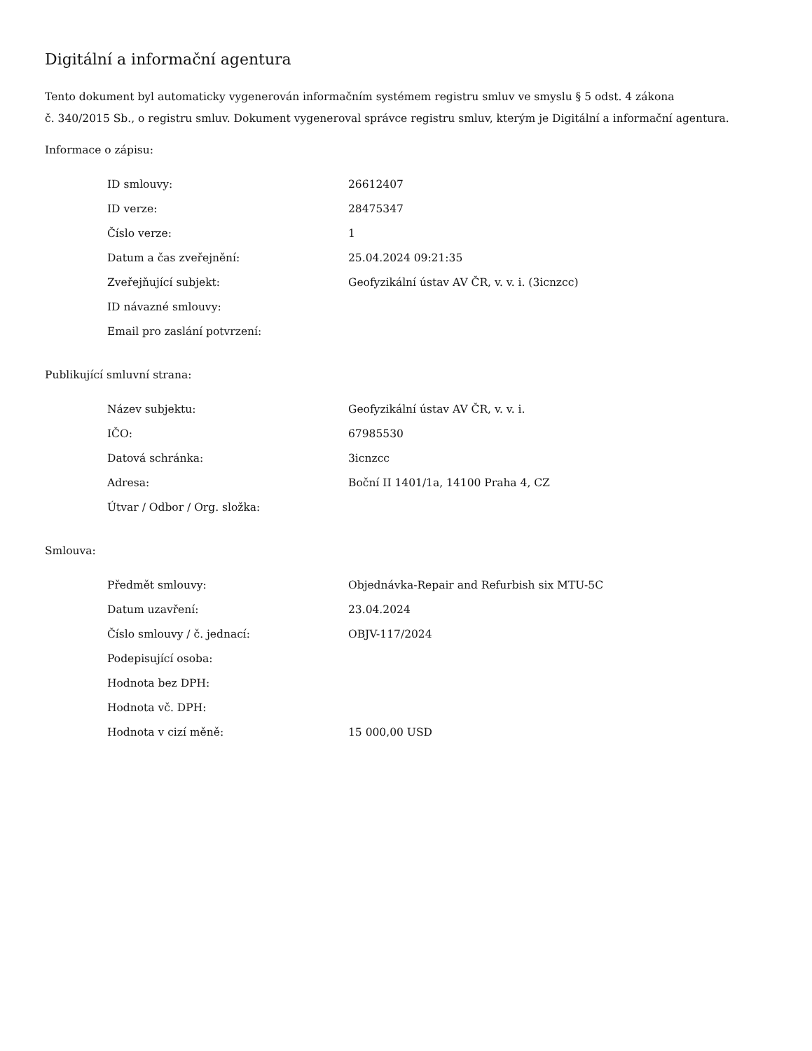Digitální a informační agentura
Tento dokument byl automaticky vygenerován informačním systémem registru smluv ve smyslu § 5 odst. 4 zákona
č. 340/2015 Sb., o registru smluv. Dokument vygeneroval správce registru smluv, kterým je Digitální a informační agentura.
Informace o zápisu:
| ID smlouvy: | 26612407 |
| ID verze: | 28475347 |
| Číslo verze: | 1 |
| Datum a čas zveřejnění: | 25.04.2024 09:21:35 |
| Zveřejňující subjekt: | Geofyzikální ústav AV ČR, v. v. i. (3icnzcc) |
| ID návazné smlouvy: | |
| Email pro zaslání potvrzení: | |
Publikující smluvní strana:
| Název subjektu: | Geofyzikální ústav AV ČR, v. v. i. |
| IČO: | 67985530 |
| Datová schránka: | 3icnzcc |
| Adresa: | Boční II 1401/1a, 14100 Praha 4, CZ |
| Útvar / Odbor / Org. složka: | |
Smlouva:
| Předmět smlouvy: | Objednávka-Repair and Refurbish six MTU-5C |
| Datum uzavření: | 23.04.2024 |
| Číslo smlouvy / č. jednací: | OBJV-117/2024 |
| Podepisující osoba: | |
| Hodnota bez DPH: | |
| Hodnota vč. DPH: | |
| Hodnota v cizí měně: | 15 000,00 USD |